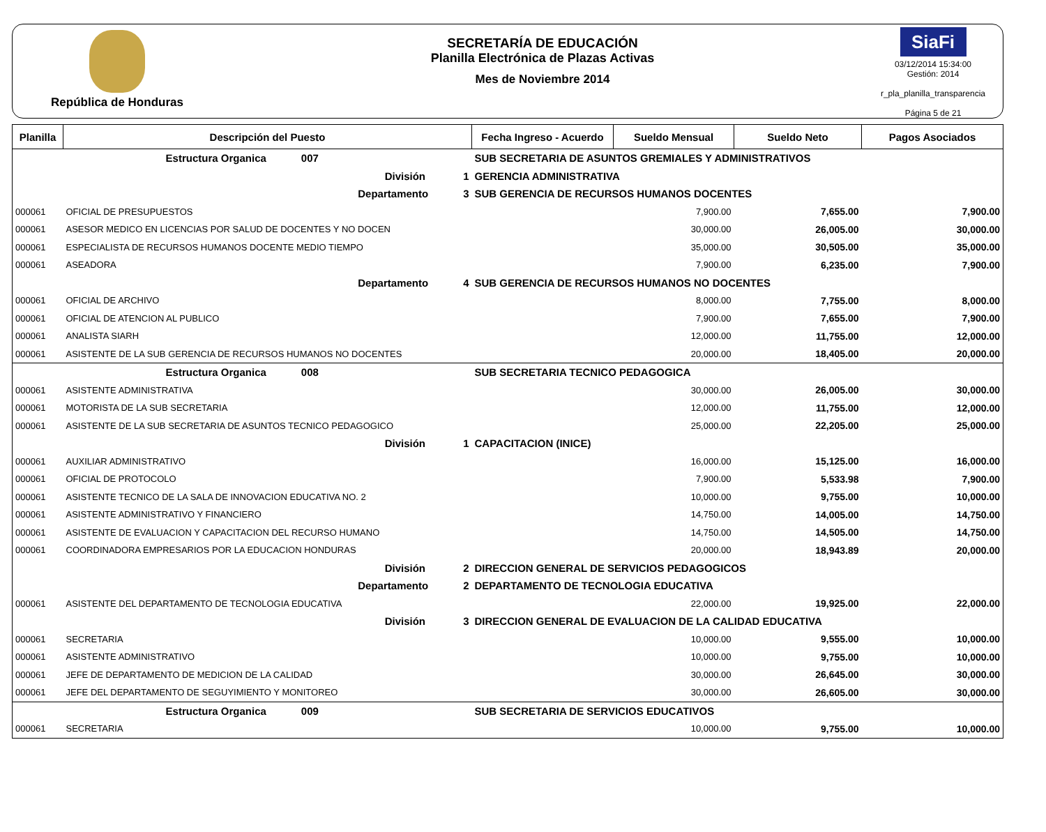República de Honduras
SECRETARÍA DE EDUCACIÓN
Planilla Electrónica de Plazas Activas
Mes de Noviembre 2014
SiaFi
03/12/2014 15:34:00
Gestión: 2014
r_pla_planilla_transparencia
Página 5 de 21
| Planilla | Descripción del Puesto | | Fecha Ingreso - Acuerdo | Sueldo Mensual | Sueldo Neto | Pagos Asociados |
| --- | --- | --- | --- | --- | --- | --- |
| Estructura Organica 007 | | SUB SECRETARIA DE ASUNTOS GREMIALES Y ADMINISTRATIVOS | | | | |
| División 1 | | GERENCIA ADMINISTRATIVA | | | | |
| Departamento 3 | | SUB GERENCIA DE RECURSOS HUMANOS DOCENTES | | | | |
| 000061 | OFICIAL DE PRESUPUESTOS | | | 7,900.00 | 7,655.00 | 7,900.00 |
| 000061 | ASESOR MEDICO EN LICENCIAS POR SALUD DE DOCENTES Y NO DOCEN | | | 30,000.00 | 26,005.00 | 30,000.00 |
| 000061 | ESPECIALISTA DE RECURSOS HUMANOS DOCENTE MEDIO TIEMPO | | | 35,000.00 | 30,505.00 | 35,000.00 |
| 000061 | ASEADORA | | | 7,900.00 | 6,235.00 | 7,900.00 |
| Departamento 4 | | SUB GERENCIA DE RECURSOS HUMANOS NO DOCENTES | | | | |
| 000061 | OFICIAL DE ARCHIVO | | | 8,000.00 | 7,755.00 | 8,000.00 |
| 000061 | OFICIAL DE ATENCION AL PUBLICO | | | 7,900.00 | 7,655.00 | 7,900.00 |
| 000061 | ANALISTA SIARH | | | 12,000.00 | 11,755.00 | 12,000.00 |
| 000061 | ASISTENTE DE LA SUB GERENCIA DE RECURSOS HUMANOS NO DOCENTES | | | 20,000.00 | 18,405.00 | 20,000.00 |
| Estructura Organica 008 | | SUB SECRETARIA TECNICO PEDAGOGICA | | | | |
| 000061 | ASISTENTE ADMINISTRATIVA | | | 30,000.00 | 26,005.00 | 30,000.00 |
| 000061 | MOTORISTA DE LA SUB SECRETARIA | | | 12,000.00 | 11,755.00 | 12,000.00 |
| 000061 | ASISTENTE DE LA SUB SECRETARIA DE ASUNTOS TECNICO PEDAGOGICO | | | 25,000.00 | 22,205.00 | 25,000.00 |
| División 1 | | CAPACITACION (INICE) | | | | |
| 000061 | AUXILIAR ADMINISTRATIVO | | | 16,000.00 | 15,125.00 | 16,000.00 |
| 000061 | OFICIAL DE PROTOCOLO | | | 7,900.00 | 5,533.98 | 7,900.00 |
| 000061 | ASISTENTE TECNICO DE LA SALA DE INNOVACION EDUCATIVA NO. 2 | | | 10,000.00 | 9,755.00 | 10,000.00 |
| 000061 | ASISTENTE ADMINISTRATIVO Y FINANCIERO | | | 14,750.00 | 14,005.00 | 14,750.00 |
| 000061 | ASISTENTE DE EVALUACION Y CAPACITACION DEL RECURSO HUMANO | | | 14,750.00 | 14,505.00 | 14,750.00 |
| 000061 | COORDINADORA EMPRESARIOS POR LA EDUCACION HONDURAS | | | 20,000.00 | 18,943.89 | 20,000.00 |
| División 2 | | DIRECCION GENERAL DE SERVICIOS PEDAGOGICOS | | | | |
| Departamento 2 | | DEPARTAMENTO DE TECNOLOGIA EDUCATIVA | | | | |
| 000061 | ASISTENTE DEL DEPARTAMENTO DE TECNOLOGIA EDUCATIVA | | | 22,000.00 | 19,925.00 | 22,000.00 |
| División 3 | | DIRECCION GENERAL DE EVALUACION DE LA CALIDAD EDUCATIVA | | | | |
| 000061 | SECRETARIA | | | 10,000.00 | 9,555.00 | 10,000.00 |
| 000061 | ASISTENTE ADMINISTRATIVO | | | 10,000.00 | 9,755.00 | 10,000.00 |
| 000061 | JEFE DE DEPARTAMENTO DE MEDICION DE LA CALIDAD | | | 30,000.00 | 26,645.00 | 30,000.00 |
| 000061 | JEFE DEL DEPARTAMENTO DE SEGUYIMIENTO Y MONITOREO | | | 30,000.00 | 26,605.00 | 30,000.00 |
| Estructura Organica 009 | | SUB SECRETARIA DE SERVICIOS EDUCATIVOS | | | | |
| 000061 | SECRETARIA | | | 10,000.00 | 9,755.00 | 10,000.00 |